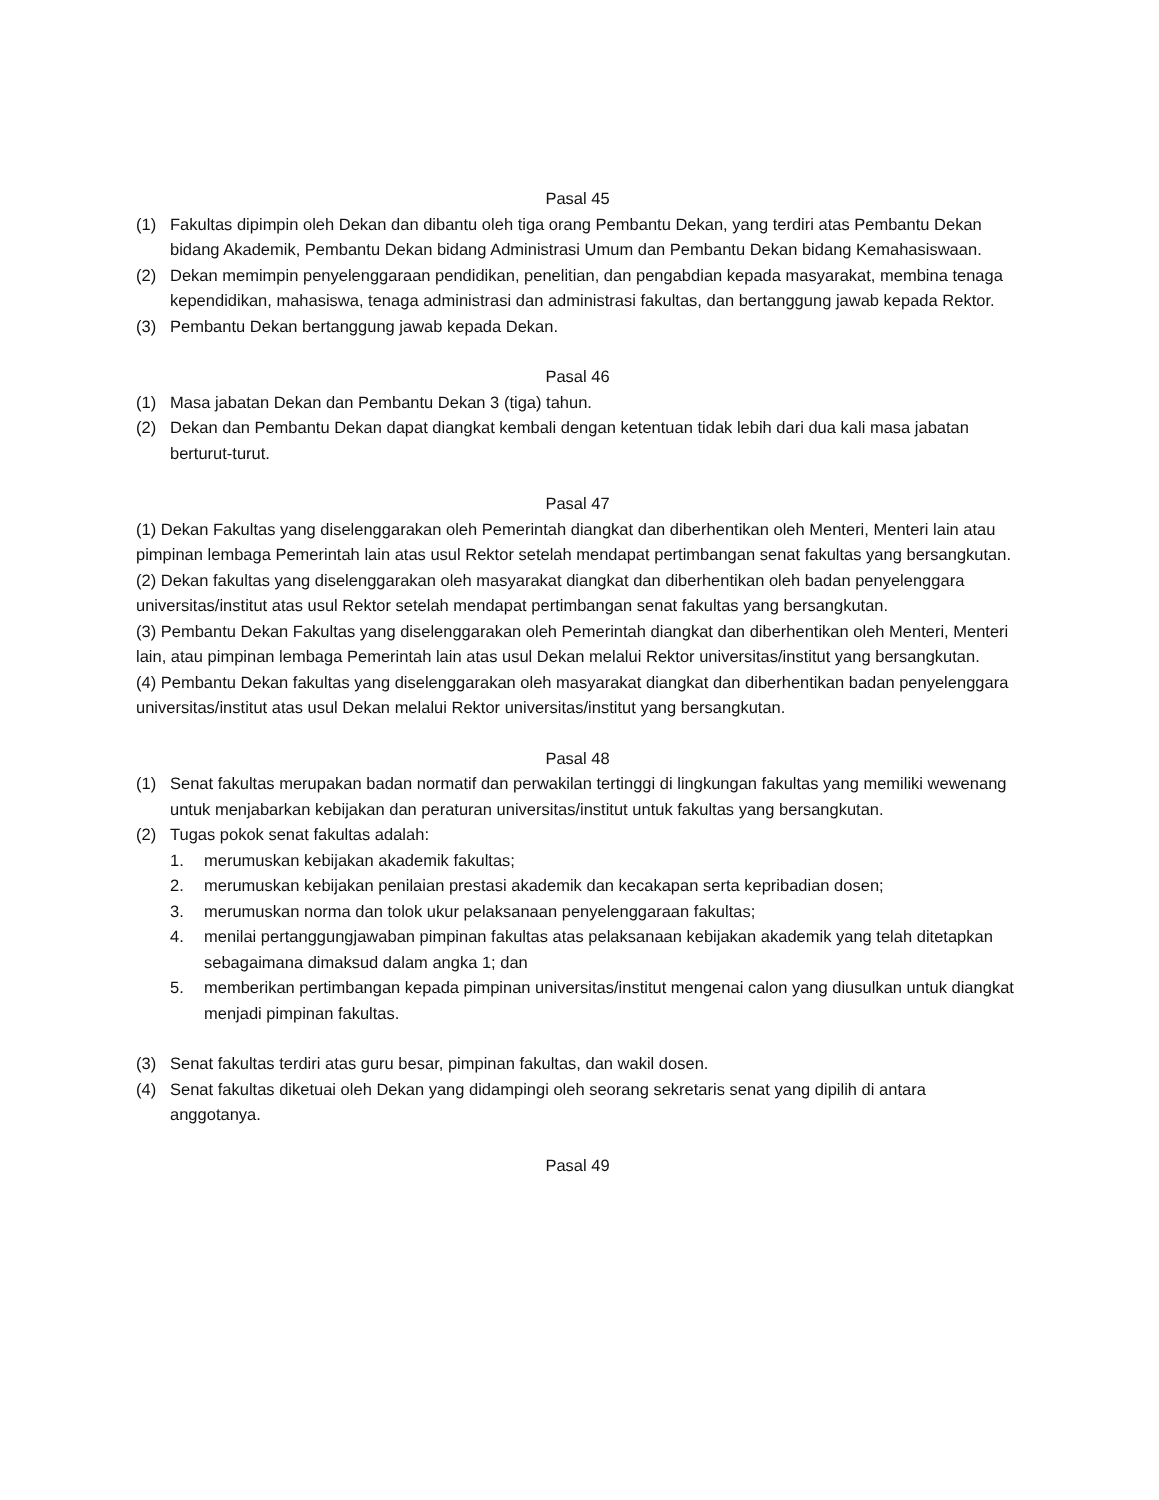Pasal 45
(1) Fakultas dipimpin oleh Dekan dan dibantu oleh tiga orang Pembantu Dekan, yang terdiri atas Pembantu Dekan bidang Akademik, Pembantu Dekan bidang Administrasi Umum dan Pembantu Dekan bidang Kemahasiswaan.
(2) Dekan memimpin penyelenggaraan pendidikan, penelitian, dan pengabdian kepada masyarakat, membina tenaga kependidikan, mahasiswa, tenaga administrasi dan administrasi fakultas, dan bertanggung jawab kepada Rektor.
(3) Pembantu Dekan bertanggung jawab kepada Dekan.
Pasal 46
(1) Masa jabatan Dekan dan Pembantu Dekan 3 (tiga) tahun.
(2) Dekan dan Pembantu Dekan dapat diangkat kembali dengan ketentuan tidak lebih dari dua kali masa jabatan berturut-turut.
Pasal 47
(1) Dekan Fakultas yang diselenggarakan oleh Pemerintah diangkat dan diberhentikan oleh Menteri, Menteri lain atau pimpinan lembaga Pemerintah lain atas usul Rektor setelah mendapat pertimbangan senat fakultas yang bersangkutan.
(2) Dekan fakultas yang diselenggarakan oleh masyarakat diangkat dan diberhentikan oleh badan penyelenggara universitas/institut atas usul Rektor setelah mendapat pertimbangan senat fakultas yang bersangkutan.
(3) Pembantu Dekan Fakultas yang diselenggarakan oleh Pemerintah diangkat dan diberhentikan oleh Menteri, Menteri lain, atau pimpinan lembaga Pemerintah lain atas usul Dekan melalui Rektor universitas/institut yang bersangkutan.
(4) Pembantu Dekan fakultas yang diselenggarakan oleh masyarakat diangkat dan diberhentikan badan penyelenggara universitas/institut atas usul Dekan melalui Rektor universitas/institut yang bersangkutan.
Pasal 48
(1) Senat fakultas merupakan badan normatif dan perwakilan tertinggi di lingkungan fakultas yang memiliki wewenang untuk menjabarkan kebijakan dan peraturan universitas/institut untuk fakultas yang bersangkutan.
(2) Tugas pokok senat fakultas adalah:
1. merumuskan kebijakan akademik fakultas;
2. merumuskan kebijakan penilaian prestasi akademik dan kecakapan serta kepribadian dosen;
3. merumuskan norma dan tolok ukur pelaksanaan penyelenggaraan fakultas;
4. menilai pertanggungjawaban pimpinan fakultas atas pelaksanaan kebijakan akademik yang telah ditetapkan sebagaimana dimaksud dalam angka 1; dan
5. memberikan pertimbangan kepada pimpinan universitas/institut mengenai calon yang diusulkan untuk diangkat menjadi pimpinan fakultas.
(3) Senat fakultas terdiri atas guru besar, pimpinan fakultas, dan wakil dosen.
(4) Senat fakultas diketuai oleh Dekan yang didampingi oleh seorang sekretaris senat yang dipilih di antara anggotanya.
Pasal 49